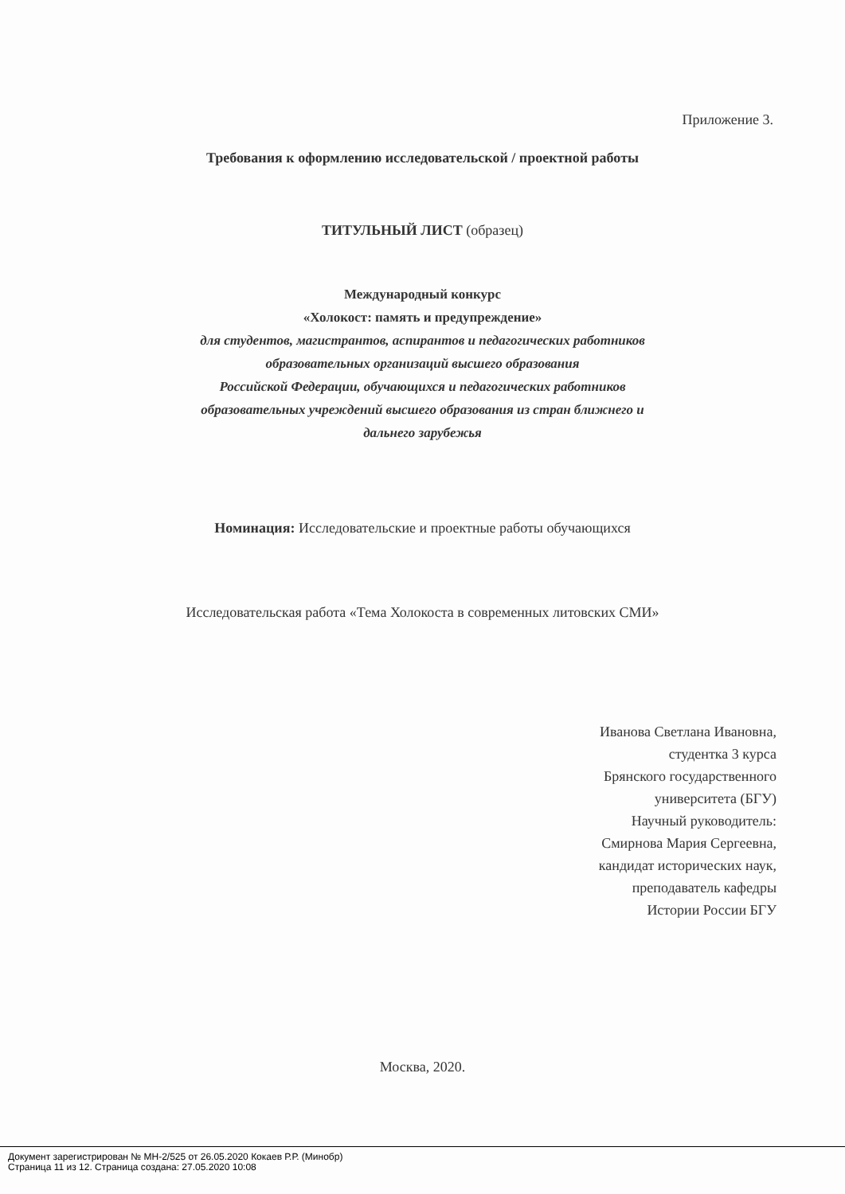Приложение 3.
Требования к оформлению исследовательской / проектной работы
ТИТУЛЬНЫЙ ЛИСТ (образец)
Международный конкурс
«Холокост: память и предупреждение»
для студентов, магистрантов, аспирантов и педагогических работников
образовательных организаций высшего образования
Российской Федерации, обучающихся и педагогических работников
образовательных учреждений высшего образования из стран ближнего и
дальнего зарубежья
Номинация: Исследовательские и проектные работы обучающихся
Исследовательская работа «Тема Холокоста в современных литовских СМИ»
Иванова Светлана Ивановна,
студентка 3 курса
Брянского государственного
университета (БГУ)
Научный руководитель:
Смирнова Мария Сергеевна,
кандидат исторических наук,
преподаватель кафедры
Истории России БГУ
Москва, 2020.
Документ зарегистрирован № МН-2/525 от 26.05.2020 Кокаев Р.Р. (Минобр)
Страница 11 из 12. Страница создана: 27.05.2020 10:08